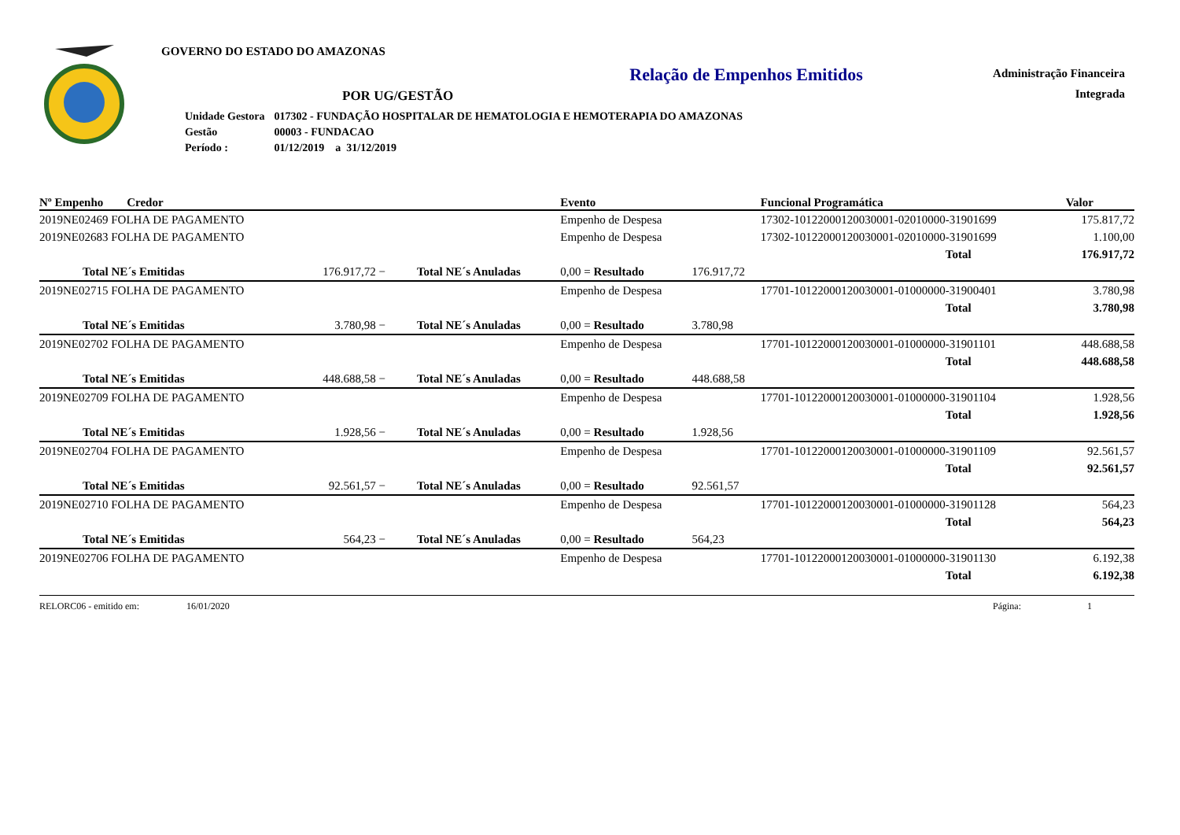Administração Financeira
Integrada
GOVERNO DO ESTADO DO AMAZONAS
Relação de Empenhos Emitidos
POR UG/GESTÃO
| Unidade Gestora | 017302 - FUNDAÇÃO HOSPITALAR DE HEMATOLOGIA E HEMOTERAPIA DO AMAZONAS |
| Gestão | 00003 - FUNDACAO |
| Período : | 01/12/2019 a 31/12/2019 |
| Nº Empenho Credor | | | Evento | | Funcional Programática | Valor |
| --- | --- | --- | --- | --- | --- | --- |
| 2019NE02469 FOLHA DE PAGAMENTO | | | Empenho de Despesa | | 17302-10122000120030001-02010000-31901699 | 175.817,72 |
| 2019NE02683 FOLHA DE PAGAMENTO | | | Empenho de Despesa | | 17302-10122000120030001-02010000-31901699 | 1.100,00 |
| | | | | | Total | 176.917,72 |
| Total NE´s Emitidas | 176.917,72 − | Total NE´s Anuladas | 0,00 = Resultado | 176.917,72 | | |
| 2019NE02715 FOLHA DE PAGAMENTO | | | Empenho de Despesa | | 17701-10122000120030001-01000000-31900401 | 3.780,98 |
| | | | | | Total | 3.780,98 |
| Total NE´s Emitidas | 3.780,98 − | Total NE´s Anuladas | 0,00 = Resultado | 3.780,98 | | |
| 2019NE02702 FOLHA DE PAGAMENTO | | | Empenho de Despesa | | 17701-10122000120030001-01000000-31901101 | 448.688,58 |
| | | | | | Total | 448.688,58 |
| Total NE´s Emitidas | 448.688,58 − | Total NE´s Anuladas | 0,00 = Resultado | 448.688,58 | | |
| 2019NE02709 FOLHA DE PAGAMENTO | | | Empenho de Despesa | | 17701-10122000120030001-01000000-31901104 | 1.928,56 |
| | | | | | Total | 1.928,56 |
| Total NE´s Emitidas | 1.928,56 − | Total NE´s Anuladas | 0,00 = Resultado | 1.928,56 | | |
| 2019NE02704 FOLHA DE PAGAMENTO | | | Empenho de Despesa | | 17701-10122000120030001-01000000-31901109 | 92.561,57 |
| | | | | | Total | 92.561,57 |
| Total NE´s Emitidas | 92.561,57 − | Total NE´s Anuladas | 0,00 = Resultado | 92.561,57 | | |
| 2019NE02710 FOLHA DE PAGAMENTO | | | Empenho de Despesa | | 17701-10122000120030001-01000000-31901128 | 564,23 |
| | | | | | Total | 564,23 |
| Total NE´s Emitidas | 564,23 − | Total NE´s Anuladas | 0,00 = Resultado | 564,23 | | |
| 2019NE02706 FOLHA DE PAGAMENTO | | | Empenho de Despesa | | 17701-10122000120030001-01000000-31901130 | 6.192,38 |
| | | | | | Total | 6.192,38 |
RELORC06 - emitido em: 16/01/2020 Página: 1